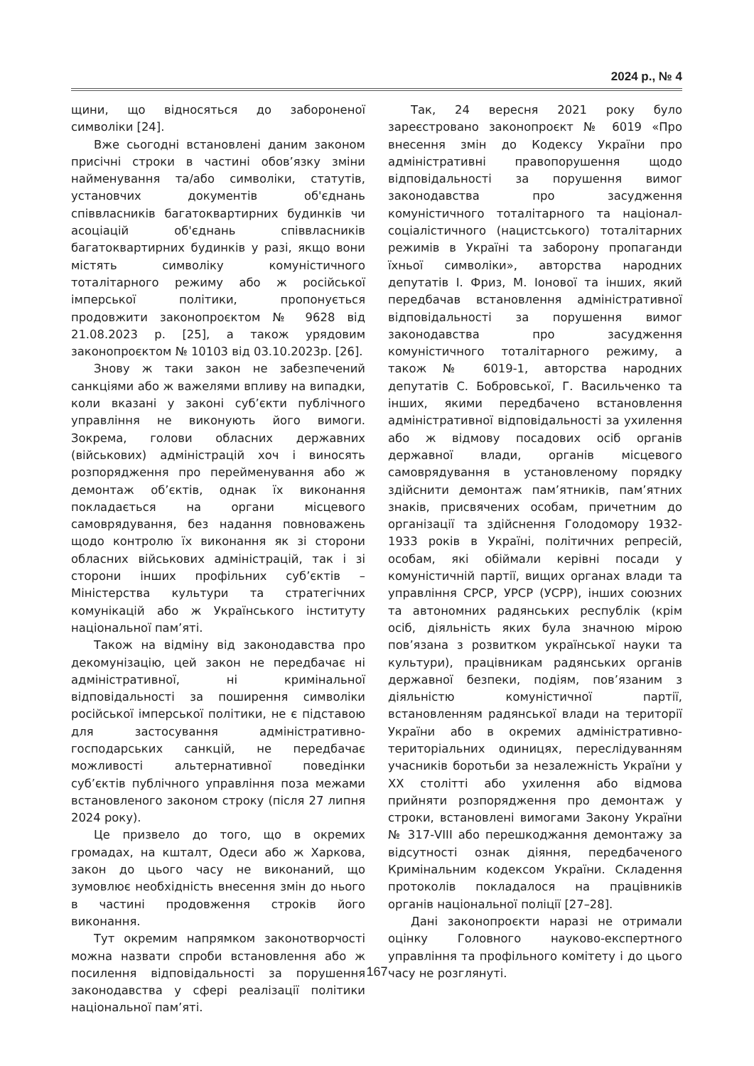2024 р., № 4
щини, що відносяться до забороненої символіки [24].
Вже сьогодні встановлені даним законом присічні строки в частині обов’язку зміни найменування та/або символіки, статутів, установчих документів об'єднань співвласників багатоквартирних будинків чи асоціацій об'єднань співвласників багатоквартирних будинків у разі, якщо вони містять символіку комуністичного тоталітарного режиму або ж російської імперської політики, пропонується продовжити законопроєктом № 9628 від 21.08.2023 р. [25], а також урядовим законопроєктом № 10103 від 03.10.2023р. [26].
Знову ж таки закон не забезпечений санкціями або ж важелями впливу на випадки, коли вказані у законі суб’єкти публічного управління не виконують його вимоги. Зокрема, голови обласних державних (військових) адміністрацій хоч і виносять розпорядження про перейменування або ж демонтаж об’єктів, однак їх виконання покладається на органи місцевого самоврядування, без надання повноважень щодо контролю їх виконання як зі сторони обласних військових адміністрацій, так і зі сторони інших профільних суб’єктів – Міністерства культури та стратегічних комунікацій або ж Українського інституту національної пам’яті.
Також на відміну від законодавства про декомунізацію, цей закон не передбачає ні адміністративної, ні кримінальної відповідальності за поширення символіки російської імперської політики, не є підставою для застосування адміністративно-господарських санкцій, не передбачає можливості альтернативної поведінки суб’єктів публічного управління поза межами встановленого законом строку (після 27 липня 2024 року).
Це призвело до того, що в окремих громадах, на кшталт, Одеси або ж Харкова, закон до цього часу не виконаний, що зумовлює необхідність внесення змін до нього в частині продовження строків його виконання.
Тут окремим напрямком законотворчості можна назвати спроби встановлення або ж посилення відповідальності за порушення законодавства у сфері реалізації політики національної пам’яті.
Так, 24 вересня 2021 року було зареєстровано законопроєкт № 6019 «Про внесення змін до Кодексу України про адміністративні правопорушення щодо відповідальності за порушення вимог законодавства про засудження комуністичного тоталітарного та націонал-соціалістичного (нацистського) тоталітарних режимів в Україні та заборону пропаганди їхньої символіки», авторства народних депутатів І. Фриз, М. Іонової та інших, який передбачав встановлення адміністративної відповідальності за порушення вимог законодавства про засудження комуністичного тоталітарного режиму, а також № 6019-1, авторства народних депутатів С. Бобровської, Г. Васильченко та інших, якими передбачено встановлення адміністративної відповідальності за ухилення або ж відмову посадових осіб органів державної влади, органів місцевого самоврядування в установленому порядку здійснити демонтаж пам’ятників, пам’ятних знаків, присвячених особам, причетним до організації та здійснення Голодомору 1932-1933 років в Україні, політичних репресій, особам, які обіймали керівні посади у комуністичній партії, вищих органах влади та управління СРСР, УРСР (УСРР), інших союзних та автономних радянських республік (крім осіб, діяльність яких була значною мірою пов’язана з розвитком української науки та культури), працівникам радянських органів державної безпеки, подіям, пов’язаним з діяльністю комуністичної партії, встановленням радянської влади на території України або в окремих адміністративно-територіальних одиницях, переслідуванням учасників боротьби за незалежність України у XX столітті або ухилення або відмова прийняти розпорядження про демонтаж у строки, встановлені вимогами Закону України № 317-VIII або перешкоджання демонтажу за відсутності ознак діяння, передбаченого Кримінальним кодексом України. Складення протоколів покладалося на працівників органів національної поліції [27–28].
Дані законопроєкти наразі не отримали оцінку Головного науково-експертного управління та профільного комітету і до цього часу не розглянуті.
167